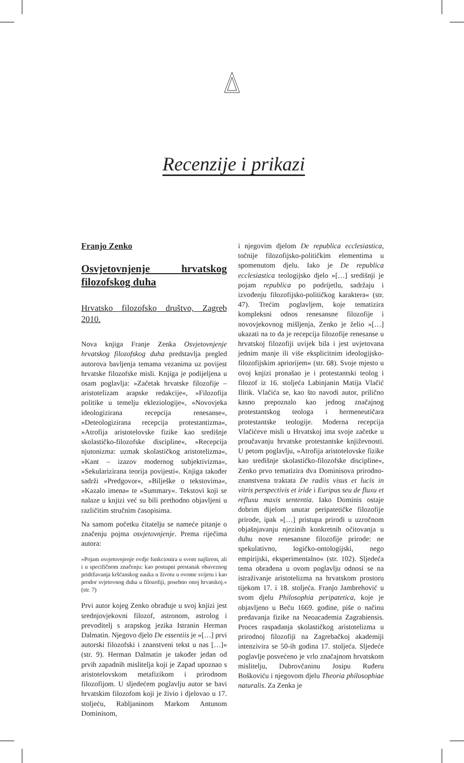Recenzije i prikazi
Franjo Zenko
Osvjetovnjenje hrvatskog filozofskog duha
Hrvatsko filozofsko društvo, Zagreb 2010.
Nova knjiga Franje Zenka Osvjetovnjenje hrvatskog filozofskog duha predstavlja pregled autorova bavljenja temama vezanima uz povijest hrvatske filozofske misli. Knjiga je podijeljena u osam poglavlja: »Začetak hrvatske filozofije – aristotelizam arapske redakcije«, »Filozofija politike u temelju ekleziologije«, »Novovjeka ideologizirana recepcija renesanse«, »Deteologizirana recepcija protestantizma«, »Atrofija aristotelovske fizike kao središnje skolastičko-filozofske discipline«, »Recepcija njutonizma: uzmak skolastičkog aristotelizma«, »Kant – izazov modernog subjektivizma«, »Sekularizirana teorija povijesti«. Knjiga također sadrži »Predgovor«, »Bilješke o tekstovima«, »Kazalo imena« te »Summary«. Tekstovi koji se nalaze u knjizi već su bili prethodno objavljeni u različitim stručnim časopisima.
Na samom početku čitatelju se nameće pitanje o značenju pojma osvjetovnjenje. Prema riječima autora:
»Pojam osvjetovnjenje ovdje funkcionira u svom najširem, ali i u specifičnom značenju: kao postupni prestanak obaveznog pridržavanja kršćanskog nauka u životu u ovome svijetu i kao prodor svjetovnog duha u filozofiji, posebno onoj hrvatskoj.« (str. 7)
Prvi autor kojeg Zenko obrađuje u svoj knjizi jest srednjovjekovni filozof, astronom, astrolog i prevoditelj s arapskog jezika Istranin Herman Dalmatin. Njegovo djelo De essentiis je »[…] prvi autorski filozofski i znanstveni tekst u nas […]« (str. 9). Herman Dalmatin je također jedan od prvih zapadnih mislitelja koji je Zapad upoznao s aristotelovskom metafizikom i prirodnom filozofijom. U sljedećem poglavlju autor se bavi hrvatskim filozofom koji je živio i djelovao u 17. stoljeću, Rabljaninom Markom Antunom Dominisom,
i njegovim djelom De republica ecclesiastica, točnije filozofijsko-političkim elementima u spomenutom djelu. Iako je De republica ecclesiastica teologijsko djelo »[…] središnji je pojam republica po podrijetlu, sadržaju i izvođenju filozofijsko-političkog karaktera« (str. 47). Trećim poglavljem, koje tematizira kompleksni odnos renesansne filozofije i novovjekovnog mišljenja, Zenko je želio »[…] ukazati na to da je recepcija filozofije renesanse u hrvatskoj filozofiji uvijek bila i jest uvjetovana jednim manje ili više eksplicitnim ideologijsko-filozofijskim apriorijem« (str. 68). Svoje mjesto u ovoj knjizi pronašao je i protestantski teolog i filozof iz 16. stoljeća Labinjanin Matija Vlačić Ilirik. Vlačića se, kao što navodi autor, prilično kasno prepoznalo kao jednog značajnog protestantskog teologa i hermeneutičara protestantske teologije. Moderna recepcija Vlačićeve misli u Hrvatskoj ima svoje začetke u proučavanju hrvatske protestantske književnosti. U petom poglavlju, »Atrofija aristotelovske fizike kao središnje skolastičko-filozofske discipline«, Zenko prvo tematizira dva Dominisova prirodno-znanstvena traktata De radiis visus et lucis in vitris perspectivis et iride i Euripus seu de fluxu et refluxu maxis sententia. Iako Dominis ostaje dobrim dijelom unutar peripatetičke filozofije prirode, ipak »[…] pristupa prirodi u uzročnom objašnjavanju njezinih konkretnih očitovanja u duhu nove renesansne filozofije prirode: ne spekulativno, logičko-ontologijski, nego empirijski, eksperimentalno« (str. 102). Sljedeća tema obrađena u ovom poglavlju odnosi se na istraživanje aristotelizma na hrvatskom prostoru tijekom 17. i 18. stoljeća. Franjo Jambrehović u svom djelu Philosophia peripatetica, koje je objavljeno u Beču 1669. godine, piše o načinu predavanja fizike na Neoacademia Zagrabiensis. Proces raspadanja skolastičkog aristotelizma u prirodnoj filozofiji na Zagrebačkoj akademiji intenzivira se 50-ih godina 17. stoljeća. Sljedeće poglavlje posvećeno je vrlo značajnom hrvatskom mislitelju, Dubrovčaninu Josipu Ruđeru Boškoviću i njegovom djelu Theoria philosophiae naturalis. Za Zenka je